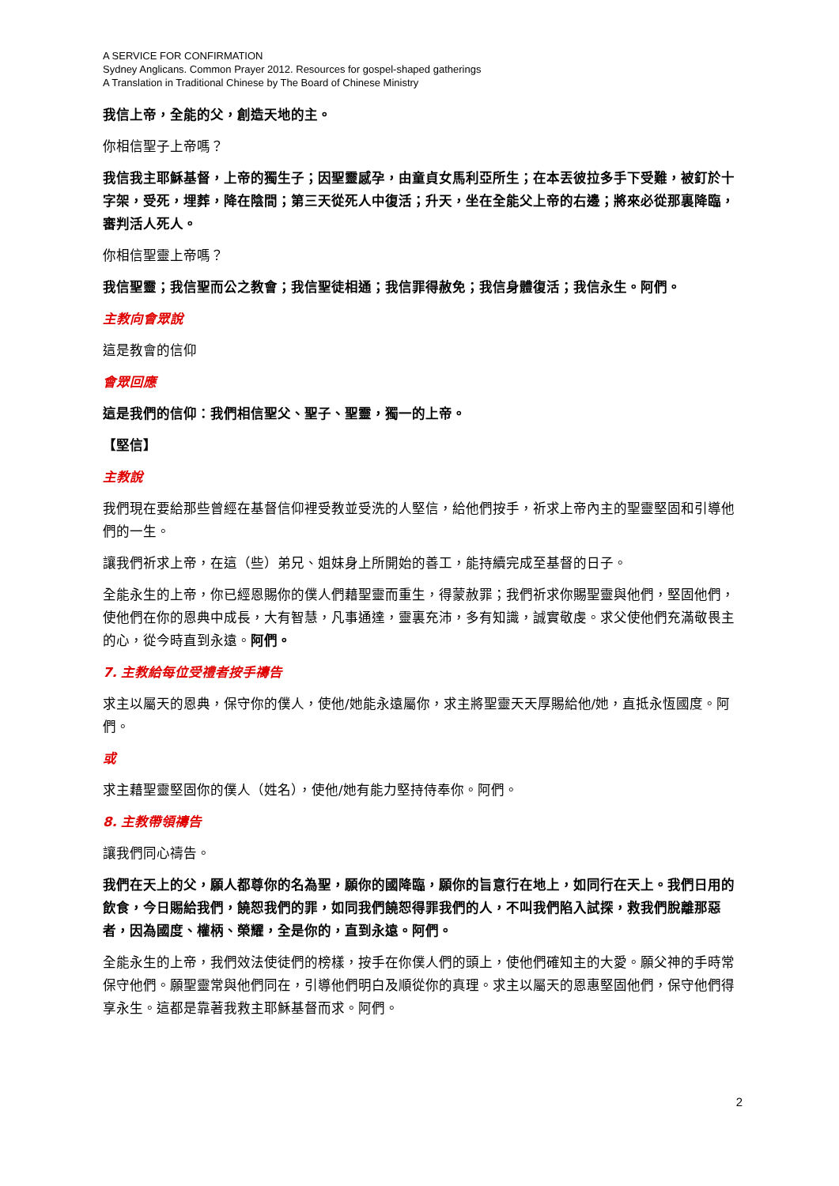A SERVICE FOR CONFIRMATION
Sydney Anglicans. Common Prayer 2012. Resources for gospel-shaped gatherings
A Translation in Traditional Chinese by The Board of Chinese Ministry
我信上帝，全能的父，創造天地的主。
你相信聖子上帝嗎？
我信我主耶穌基督，上帝的獨生子；因聖靈感孕，由童貞女馬利亞所生；在本丟彼拉多手下受難，被釘於十字架，受死，埋葬，降在陰間；第三天從死人中復活；升天，坐在全能父上帝的右邊；將來必從那裏降臨，審判活人死人。
你相信聖靈上帝嗎？
我信聖靈；我信聖而公之教會；我信聖徒相通；我信罪得赦免；我信身體復活；我信永生。阿們。
主教向會眾說
這是教會的信仰
會眾回應
這是我們的信仰：我們相信聖父、聖子、聖靈，獨一的上帝。
【堅信】
主教說
我們現在要給那些曾經在基督信仰裡受教並受洗的人堅信，給他們按手，祈求上帝內主的聖靈堅固和引導他們的一生。
讓我們祈求上帝，在這（些）弟兄、姐妹身上所開始的善工，能持續完成至基督的日子。
全能永生的上帝，你已經恩賜你的僕人們藉聖靈而重生，得蒙赦罪；我們祈求你賜聖靈與他們，堅固他們，使他們在你的恩典中成長，大有智慧，凡事通達，靈裏充沛，多有知識，誠實敬虔。求父使他們充滿敬畏主的心，從今時直到永遠。阿們。
7. 主教給每位受禮者按手禱告
求主以屬天的恩典，保守你的僕人，使他/她能永遠屬你，求主將聖靈天天厚賜給他/她，直抵永恆國度。阿們。
或
求主藉聖靈堅固你的僕人（姓名），使他/她有能力堅持侍奉你。阿們。
8. 主教帶領禱告
讓我們同心禱告。
我們在天上的父，願人都尊你的名為聖，願你的國降臨，願你的旨意行在地上，如同行在天上。我們日用的飲食，今日賜給我們，饒恕我們的罪，如同我們饒恕得罪我們的人，不叫我們陷入試探，救我們脫離那惡者，因為國度、權柄、榮耀，全是你的，直到永遠。阿們。
全能永生的上帝，我們效法使徒們的榜樣，按手在你僕人們的頭上，使他們確知主的大愛。願父神的手時常保守他們。願聖靈常與他們同在，引導他們明白及順從你的真理。求主以屬天的恩惠堅固他們，保守他們得享永生。這都是靠著我救主耶穌基督而求。阿們。
2